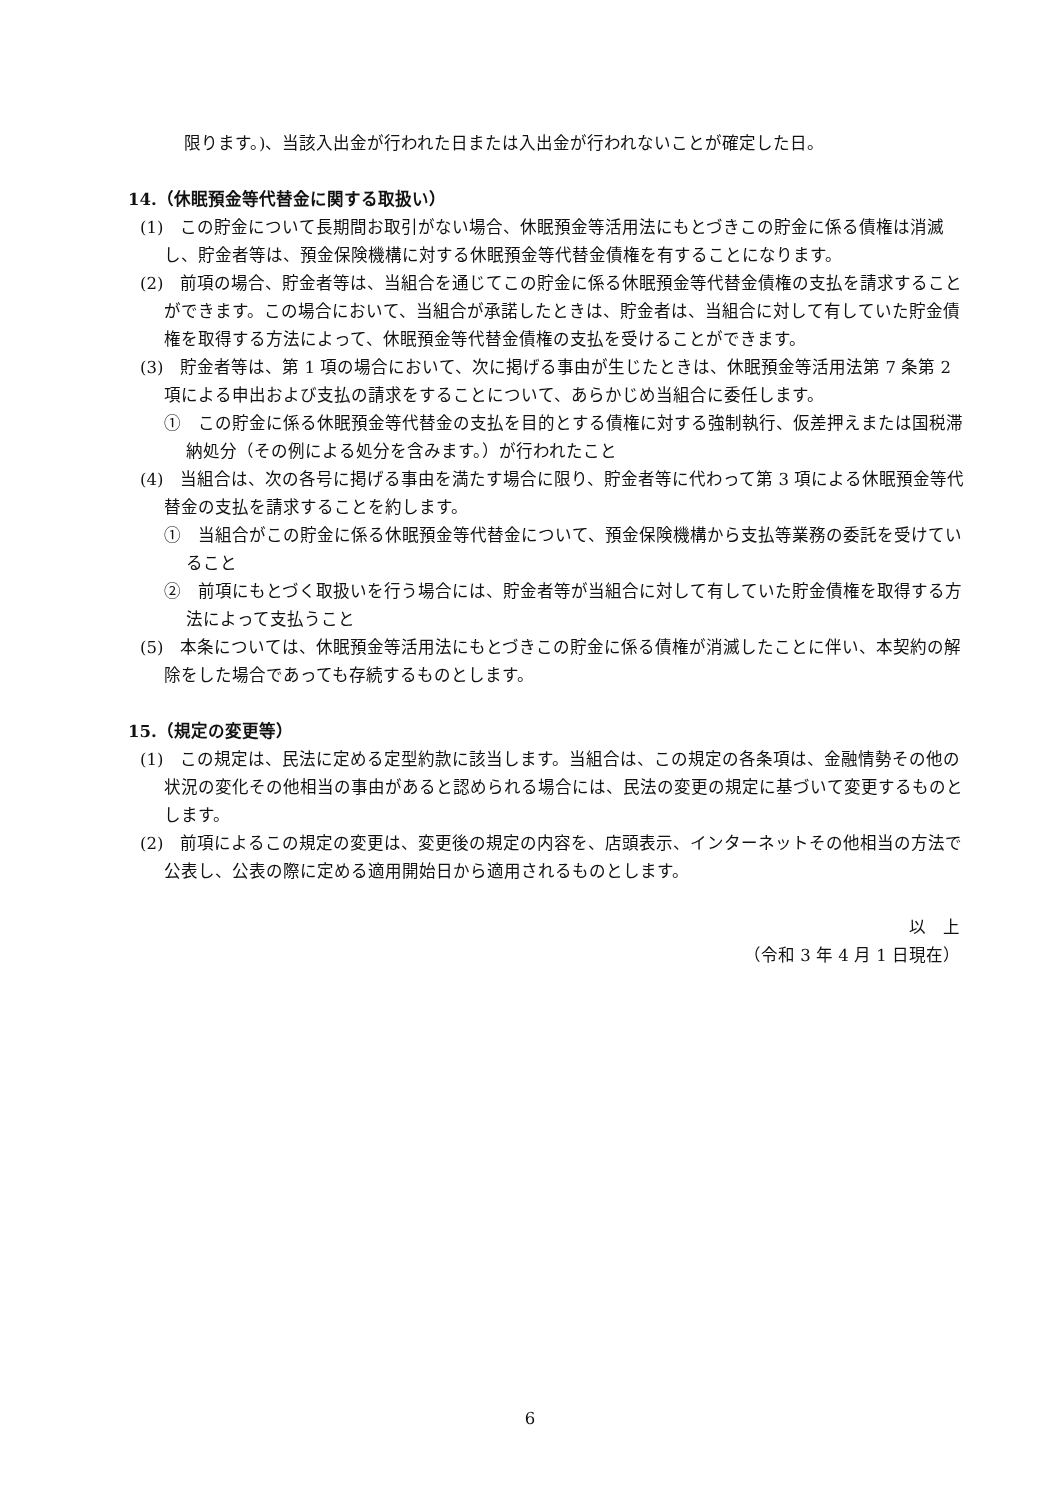限ります。)、当該入出金が行われた日または入出金が行われないことが確定した日。
14.（休眠預金等代替金に関する取扱い）
(1)　この貯金について長期間お取引がない場合、休眠預金等活用法にもとづきこの貯金に係る債権は消滅し、貯金者等は、預金保険機構に対する休眠預金等代替金債権を有することになります。
(2)　前項の場合、貯金者等は、当組合を通じてこの貯金に係る休眠預金等代替金債権の支払を請求することができます。この場合において、当組合が承諾したときは、貯金者は、当組合に対して有していた貯金債権を取得する方法によって、休眠預金等代替金債権の支払を受けることができます。
(3)　貯金者等は、第 1 項の場合において、次に掲げる事由が生じたときは、休眠預金等活用法第 7 条第 2 項による申出および支払の請求をすることについて、あらかじめ当組合に委任します。
①　この貯金に係る休眠預金等代替金の支払を目的とする債権に対する強制執行、仮差押えまたは国税滞納処分（その例による処分を含みます。）が行われたこと
(4)　当組合は、次の各号に掲げる事由を満たす場合に限り、貯金者等に代わって第 3 項による休眠預金等代替金の支払を請求することを約します。
①　当組合がこの貯金に係る休眠預金等代替金について、預金保険機構から支払等業務の委託を受けていること
②　前項にもとづく取扱いを行う場合には、貯金者等が当組合に対して有していた貯金債権を取得する方法によって支払うこと
(5)　本条については、休眠預金等活用法にもとづきこの貯金に係る債権が消滅したことに伴い、本契約の解除をした場合であっても存続するものとします。
15.（規定の変更等）
(1)　この規定は、民法に定める定型約款に該当します。当組合は、この規定の各条項は、金融情勢その他の状況の変化その他相当の事由があると認められる場合には、民法の変更の規定に基づいて変更するものとします。
(2)　前項によるこの規定の変更は、変更後の規定の内容を、店頭表示、インターネットその他相当の方法で公表し、公表の際に定める適用開始日から適用されるものとします。
以　上
（令和 3 年 4 月 1 日現在）
6